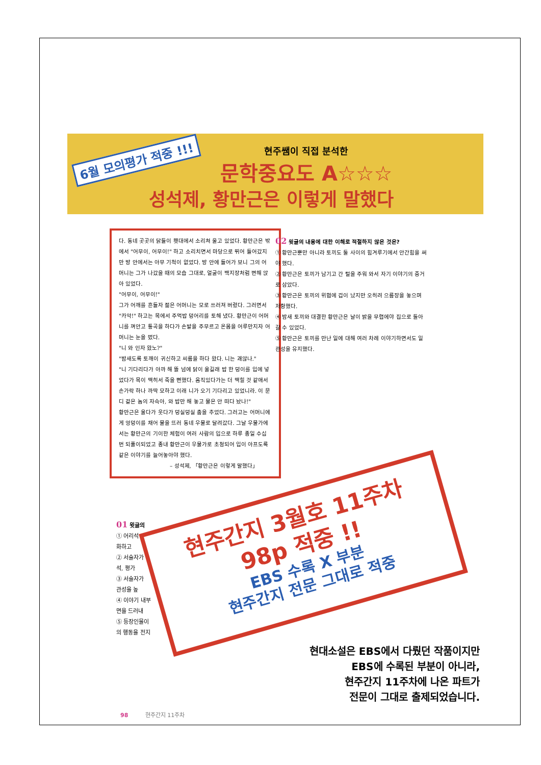6월 모의평가 적중 !!!
현주쌤이 직접 분석한
문학중요도 A☆☆☆
성석제, 황만근은 이렇게 말했다
다. 동네 곳곳의 닭들이 횃대에서 소리쳐 울고 있었다. 황만근은 밖에서 "어무이, 어무이!" 하고 소리치면서 마당으로 뛰어 들어갔지만 방 안에서는 아무 기척이 없었다. 방 안에 들어가 보니 그의 어머니는 그가 나갔을 때의 모습 그대로, 얼굴이 백지장처럼 변해 앉아 있었다.
"어무이, 어무이!"
그가 어깨를 흔들자 젊은 어머니는 모로 쓰러져 버렸다. 그러면서 "카악!" 하고는 목에서 주먹밥 덩어리를 토해 냈다. 황만근이 어머니를 껴안고 통곡을 하다가 손발을 주무르고 온몸을 어루만지자 어머니는 눈을 떴다.
"니 와 인자 왔노?"
"밤새도록 토깨이 귀신하고 씨름을 하다 왔다. 니는 괘않나."
"니 기다리다가 아까 해 뜰 넘에 닭이 울길래 밥 한 덩이를 입에 넣었다가 목이 맥히서 죽을 뻔했다. 움직있다가는 더 맥힐 것 같애서 손가락 하나 까딱 모하고 이래 니가 오기 기다리고 있었니라. 이 문디 겉은 놈의 자슥아, 와 밥만 해 놓고 물은 안 떠다 놨나!"
황만근은 울다가 웃다가 덩실덩실 춤을 추었다. 그러고는 어머니에게 엉덩이를 채어 물을 뜨러 동네 우물로 달려갔다. 그날 우물가에서는 황만근의 기이한 체험이 여러 사람의 입으로 하루 종일 수십 번 되풀이되었고 종내 황만근이 우물가로 초청되어 입이 아프도록 같은 이야기를 늘어놓아야 했다.
– 성석제, 「황만근은 이렇게 말했다」
02 윗글의 내용에 대한 이해로 적절하지 않은 것은?
① 황만근뿐만 아니라 토끼도 둘 사이의 힘겨루기에서 안간힘을 써야 했다.
② 황만근은 토끼가 남기고 간 털을 주워 와서 자기 이야기의 증거로 삼았다.
③ 황만근은 토끼의 위협에 겁이 났지만 오히려 으름장을 놓으며 저항했다.
④ 밤새 토끼와 대결한 황만근은 날이 밝을 무렵에야 집으로 돌아갈 수 있었다.
⑤ 황만근은 토끼를 만난 일에 대해 여러 차례 이야기하면서도 일관성을 유지했다.
01 윗글의
① 어리석
화하고
② 서술자가
석, 평가
③ 서술자가
관성을 높
④ 이야기 내부
면을 드러내
⑤ 등장인물이
의 행동을 전지
현주간지 3월호 11주차
98p 적중 !!
EBS 수록 X 부분
현주간지 전문 그대로 적중
현대소설은 EBS에서 다뤘던 작품이지만
EBS에 수록된 부분이 아니라,
현주간지 11주차에 나온 파트가
전문이 그대로 출제되었습니다.
98 현주간지 11주차